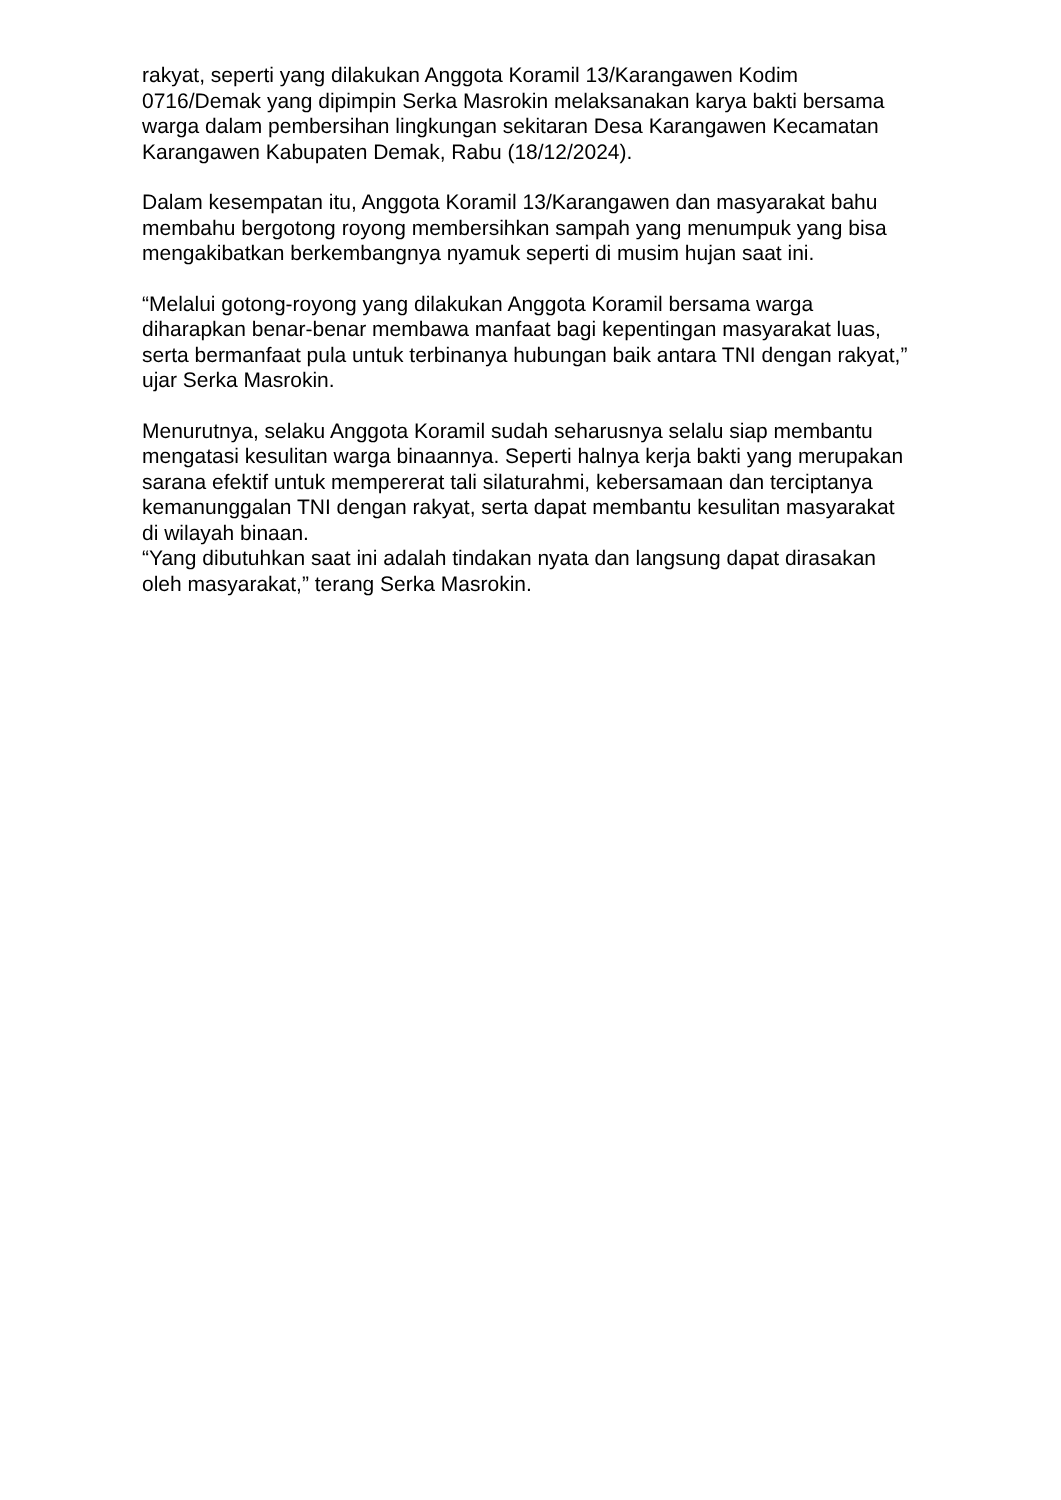rakyat, seperti yang dilakukan Anggota Koramil 13/Karangawen Kodim 0716/Demak yang dipimpin Serka Masrokin melaksanakan karya bakti bersama warga dalam pembersihan lingkungan sekitaran Desa Karangawen Kecamatan Karangawen Kabupaten Demak, Rabu (18/12/2024).
Dalam kesempatan itu, Anggota Koramil 13/Karangawen dan masyarakat bahu membahu bergotong royong membersihkan sampah yang menumpuk yang bisa mengakibatkan berkembangnya nyamuk seperti di musim hujan saat ini.
“Melalui gotong-royong yang dilakukan Anggota Koramil bersama warga diharapkan benar-benar membawa manfaat bagi kepentingan masyarakat luas, serta bermanfaat pula untuk terbinanya hubungan baik antara TNI dengan rakyat,” ujar Serka Masrokin.
Menurutnya, selaku Anggota Koramil sudah seharusnya selalu siap membantu mengatasi kesulitan warga binaannya. Seperti halnya kerja bakti yang merupakan sarana efektif untuk mempererat tali silaturahmi, kebersamaan dan terciptanya kemanunggalan TNI dengan rakyat, serta dapat membantu kesulitan masyarakat di wilayah binaan.
“Yang dibutuhkan saat ini adalah tindakan nyata dan langsung dapat dirasakan oleh masyarakat,” terang Serka Masrokin.